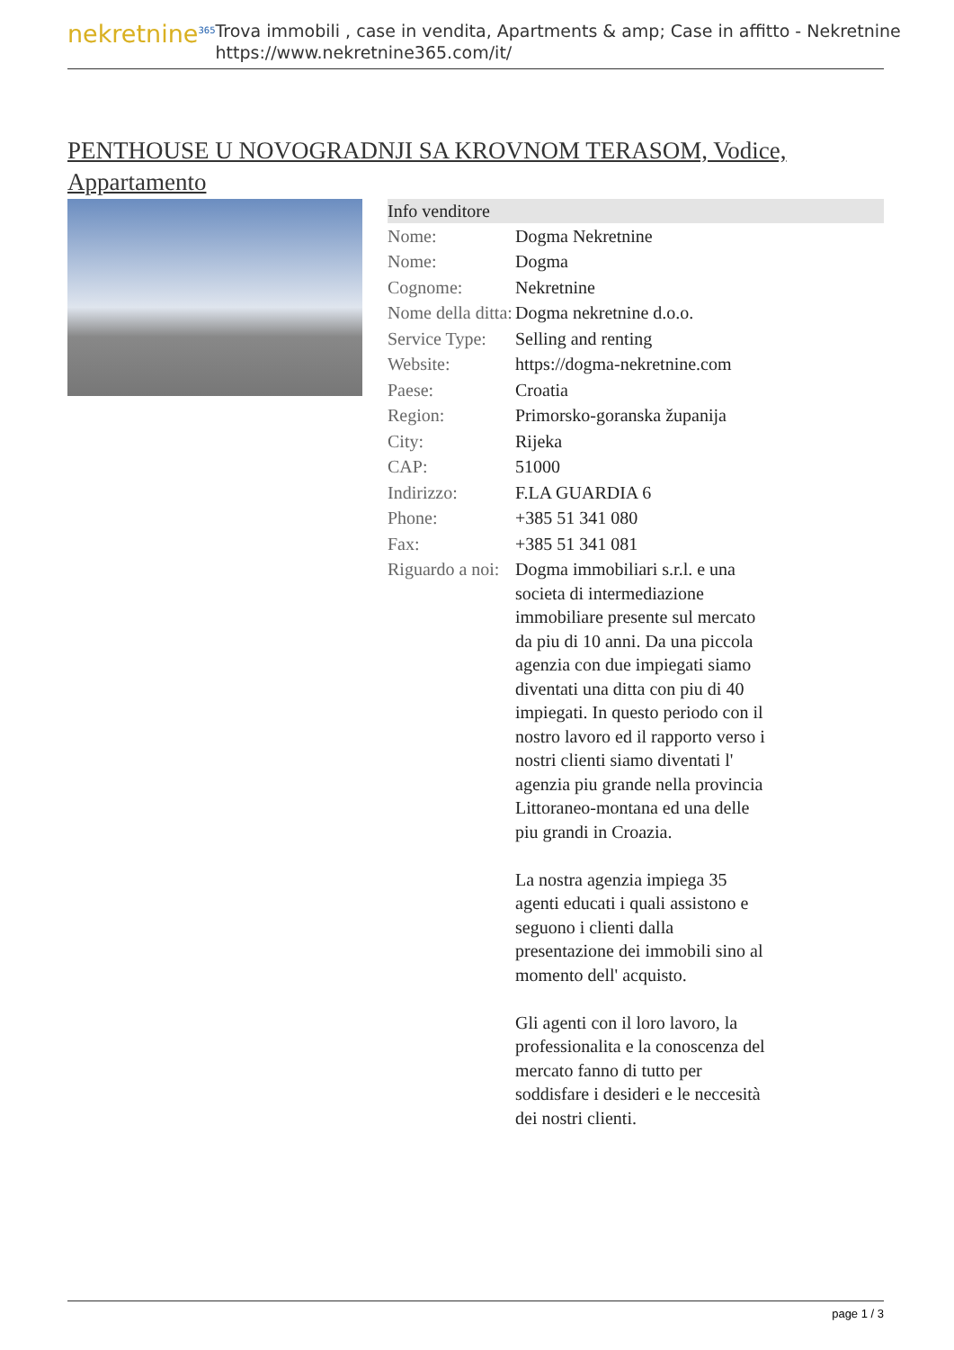nekretnine<sup>365</sup>
Trova immobili , case in vendita, Apartments & amp; Case in affitto - Nekretnine
https://www.nekretnine365.com/it/
PENTHOUSE U NOVOGRADNJI SA KROVNOM TERASOM, Vodice, Appartamento
| Info venditore | |
| --- | --- |
| Nome: | Dogma Nekretnine |
| Nome: | Dogma |
| Cognome: | Nekretnine |
| Nome della ditta: | Dogma nekretnine d.o.o. |
| Service Type: | Selling and renting |
| Website: | https://dogma-nekretnine.com |
| Paese: | Croatia |
| Region: | Primorsko-goranska županija |
| City: | Rijeka |
| CAP: | 51000 |
| Indirizzo: | F.LA GUARDIA 6 |
| Phone: | +385 51 341 080 |
| Fax: | +385 51 341 081 |
| Riguardo a noi: | Dogma immobiliari s.r.l. e una societa di intermediazione immobiliare presente sul mercato da piu di 10 anni. Da una piccola agenzia con due impiegati siamo diventati una ditta con piu di 40 impiegati. In questo periodo con il nostro lavoro ed il rapporto verso i nostri clienti siamo diventati l' agenzia piu grande nella provincia Littoraneo-montana ed una delle piu grandi in Croazia. La nostra agenzia impiega 35 agenti educati i quali assistono e seguono i clienti dalla presentazione dei immobili sino al momento dell' acquisto. Gli agenti con il loro lavoro, la professionalita e la conoscenza del mercato fanno di tutto per soddisfare i desideri e le neccesità dei nostri clienti. |
page 1 / 3